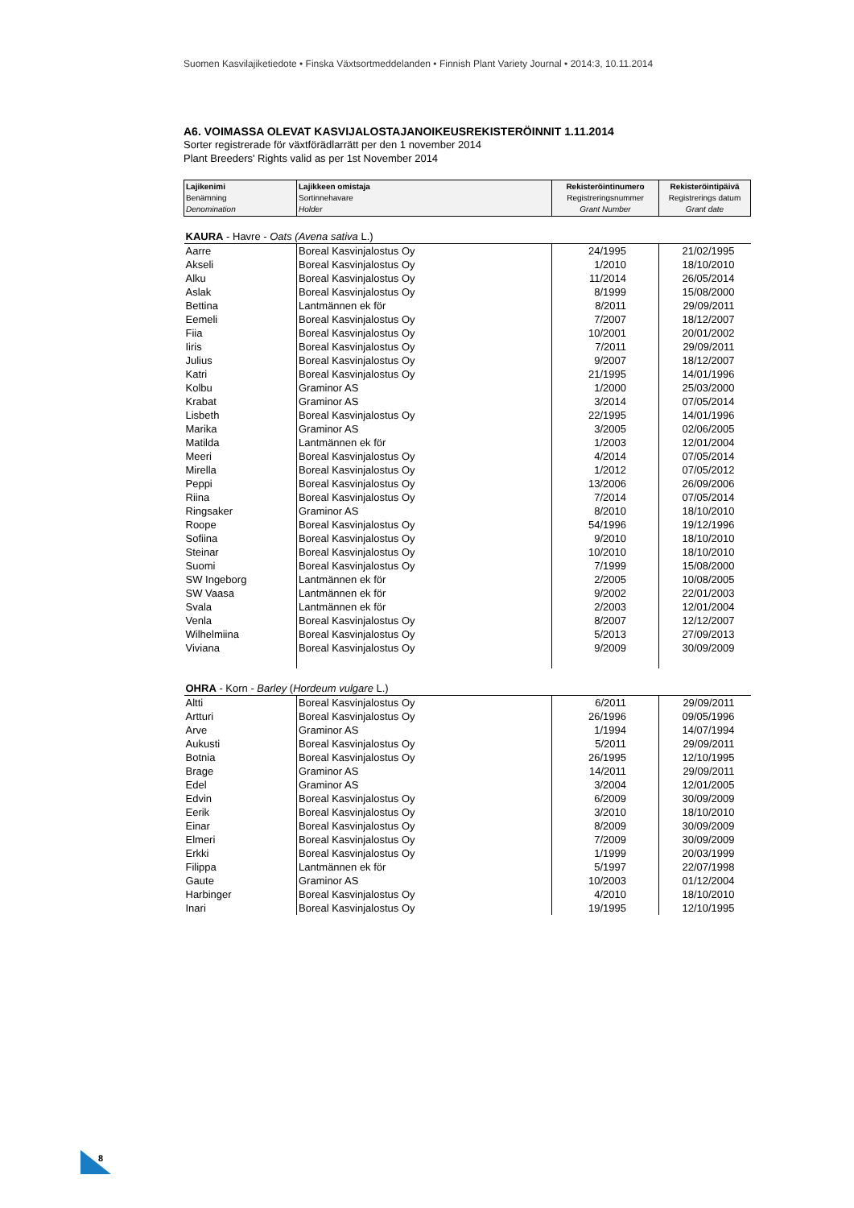Suomen Kasvilajiketiedote • Finska Växtsortmeddelanden • Finnish Plant Variety Journal • 2014:3, 10.11.2014
A6. VOIMASSA OLEVAT KASVIJALOSTAJANOIKEUSREKISTERÖINNIT 1.11.2014
Sorter registrerade för växtförädlarrätt per den 1 november 2014
Plant Breeders' Rights valid as per 1st November 2014
| Lajikenimi Benämning Denomination | Lajikkeen omistaja Sortinnehavare Holder | Rekisteröintinumero Registreringsnummer Grant Number | Rekisteröintipäivä Registrerings datum Grant date |
| KAURA - Havre - Oats (Avena sativa L.) | | | |
| Aarre | Boreal Kasvinjalostus Oy | 24/1995 | 21/02/1995 |
| Akseli | Boreal Kasvinjalostus Oy | 1/2010 | 18/10/2010 |
| Alku | Boreal Kasvinjalostus Oy | 11/2014 | 26/05/2014 |
| Aslak | Boreal Kasvinjalostus Oy | 8/1999 | 15/08/2000 |
| Bettina | Lantmännen ek för | 8/2011 | 29/09/2011 |
| Eemeli | Boreal Kasvinjalostus Oy | 7/2007 | 18/12/2007 |
| Fiia | Boreal Kasvinjalostus Oy | 10/2001 | 20/01/2002 |
| Iiris | Boreal Kasvinjalostus Oy | 7/2011 | 29/09/2011 |
| Julius | Boreal Kasvinjalostus Oy | 9/2007 | 18/12/2007 |
| Katri | Boreal Kasvinjalostus Oy | 21/1995 | 14/01/1996 |
| Kolbu | Graminor AS | 1/2000 | 25/03/2000 |
| Krabat | Graminor AS | 3/2014 | 07/05/2014 |
| Lisbeth | Boreal Kasvinjalostus Oy | 22/1995 | 14/01/1996 |
| Marika | Graminor AS | 3/2005 | 02/06/2005 |
| Matilda | Lantmännen ek för | 1/2003 | 12/01/2004 |
| Meeri | Boreal Kasvinjalostus Oy | 4/2014 | 07/05/2014 |
| Mirella | Boreal Kasvinjalostus Oy | 1/2012 | 07/05/2012 |
| Peppi | Boreal Kasvinjalostus Oy | 13/2006 | 26/09/2006 |
| Riina | Boreal Kasvinjalostus Oy | 7/2014 | 07/05/2014 |
| Ringsaker | Graminor AS | 8/2010 | 18/10/2010 |
| Roope | Boreal Kasvinjalostus Oy | 54/1996 | 19/12/1996 |
| Sofiina | Boreal Kasvinjalostus Oy | 9/2010 | 18/10/2010 |
| Steinar | Boreal Kasvinjalostus Oy | 10/2010 | 18/10/2010 |
| Suomi | Boreal Kasvinjalostus Oy | 7/1999 | 15/08/2000 |
| SW Ingeborg | Lantmännen ek för | 2/2005 | 10/08/2005 |
| SW Vaasa | Lantmännen ek för | 9/2002 | 22/01/2003 |
| Svala | Lantmännen ek för | 2/2003 | 12/01/2004 |
| Venla | Boreal Kasvinjalostus Oy | 8/2007 | 12/12/2007 |
| Wilhelmiina | Boreal Kasvinjalostus Oy | 5/2013 | 27/09/2013 |
| Viviana | Boreal Kasvinjalostus Oy | 9/2009 | 30/09/2009 |
| OHRA - Korn - Barley ( Hordeum vulgare L.) | | | |
| Altti | Boreal Kasvinjalostus Oy | 6/2011 | 29/09/2011 |
| Artturi | Boreal Kasvinjalostus Oy | 26/1996 | 09/05/1996 |
| Arve | Graminor AS | 1/1994 | 14/07/1994 |
| Aukusti | Boreal Kasvinjalostus Oy | 5/2011 | 29/09/2011 |
| Botnia | Boreal Kasvinjalostus Oy | 26/1995 | 12/10/1995 |
| Brage | Graminor AS | 14/2011 | 29/09/2011 |
| Edel | Graminor AS | 3/2004 | 12/01/2005 |
| Edvin | Boreal Kasvinjalostus Oy | 6/2009 | 30/09/2009 |
| Eerik | Boreal Kasvinjalostus Oy | 3/2010 | 18/10/2010 |
| Einar | Boreal Kasvinjalostus Oy | 8/2009 | 30/09/2009 |
| Elmeri | Boreal Kasvinjalostus Oy | 7/2009 | 30/09/2009 |
| Erkki | Boreal Kasvinjalostus Oy | 1/1999 | 20/03/1999 |
| Filippa | Lantmännen ek för | 5/1997 | 22/07/1998 |
| Gaute | Graminor AS | 10/2003 | 01/12/2004 |
| Harbinger | Boreal Kasvinjalostus Oy | 4/2010 | 18/10/2010 |
| Inari | Boreal Kasvinjalostus Oy | 19/1995 | 12/10/1995 |
8